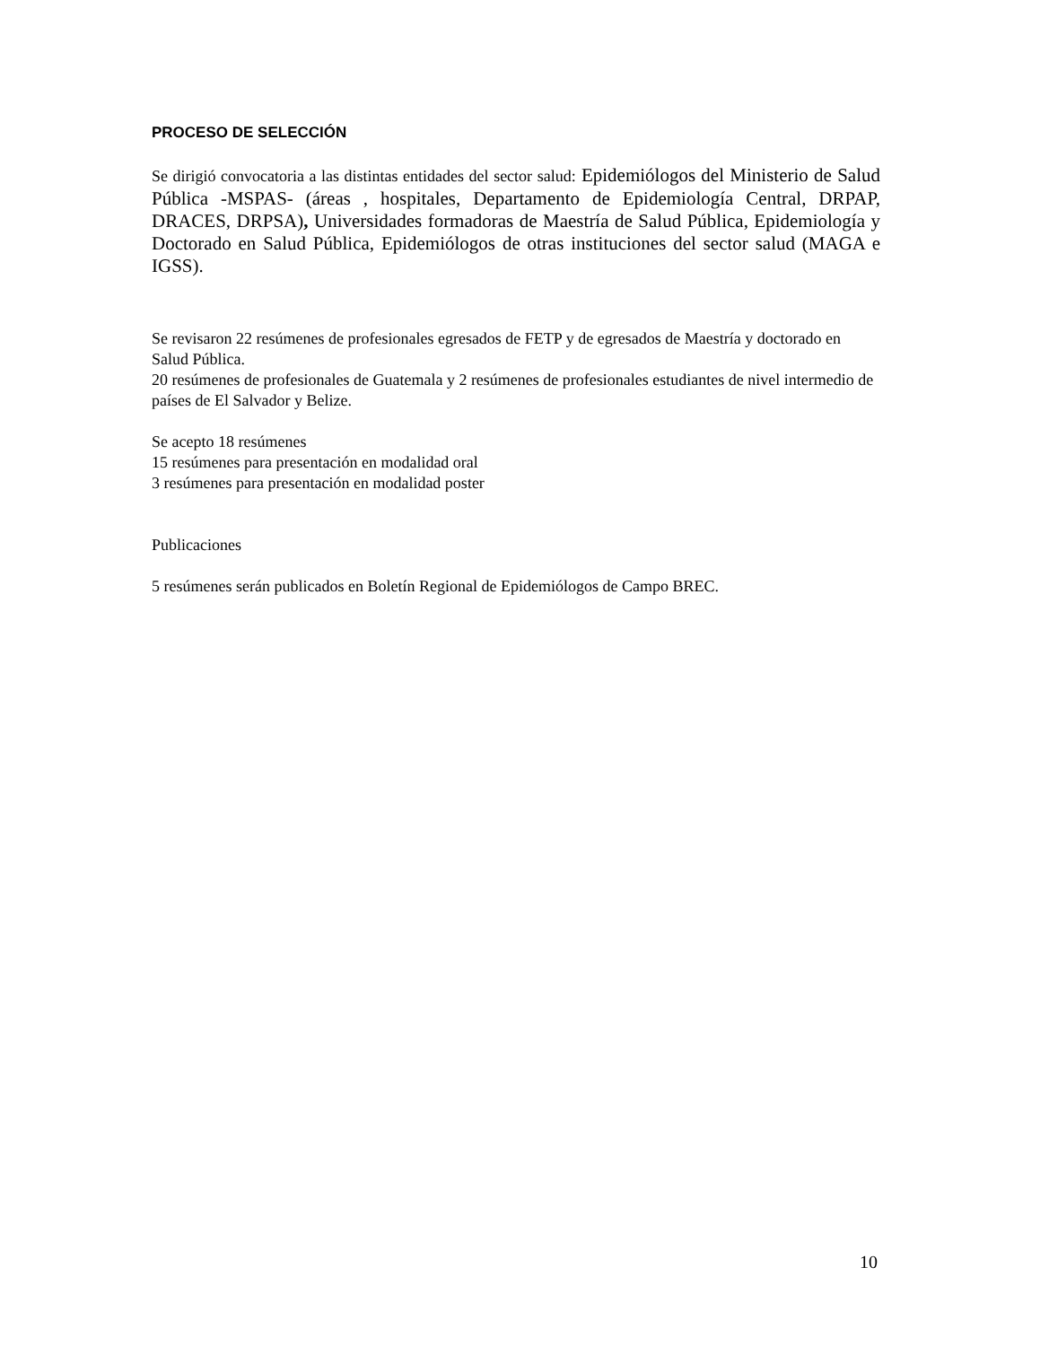PROCESO DE SELECCIÓN
Se dirigió convocatoria a las distintas entidades del sector salud: Epidemiólogos del Ministerio de Salud Pública -MSPAS- (áreas , hospitales, Departamento de Epidemiología Central, DRPAP, DRACES, DRPSA), Universidades formadoras de Maestría de Salud Pública, Epidemiología y Doctorado en Salud Pública, Epidemiólogos de otras instituciones del sector salud (MAGA e IGSS).
Se revisaron 22 resúmenes de profesionales egresados de FETP y de egresados de Maestría y doctorado en Salud Pública.
20 resúmenes de profesionales de Guatemala y 2 resúmenes de profesionales estudiantes de nivel intermedio de países de El Salvador y Belize.
Se acepto 18 resúmenes
15 resúmenes para presentación en modalidad oral
3 resúmenes para presentación en modalidad poster
Publicaciones
5 resúmenes serán publicados en Boletín Regional de Epidemiólogos de Campo BREC.
10